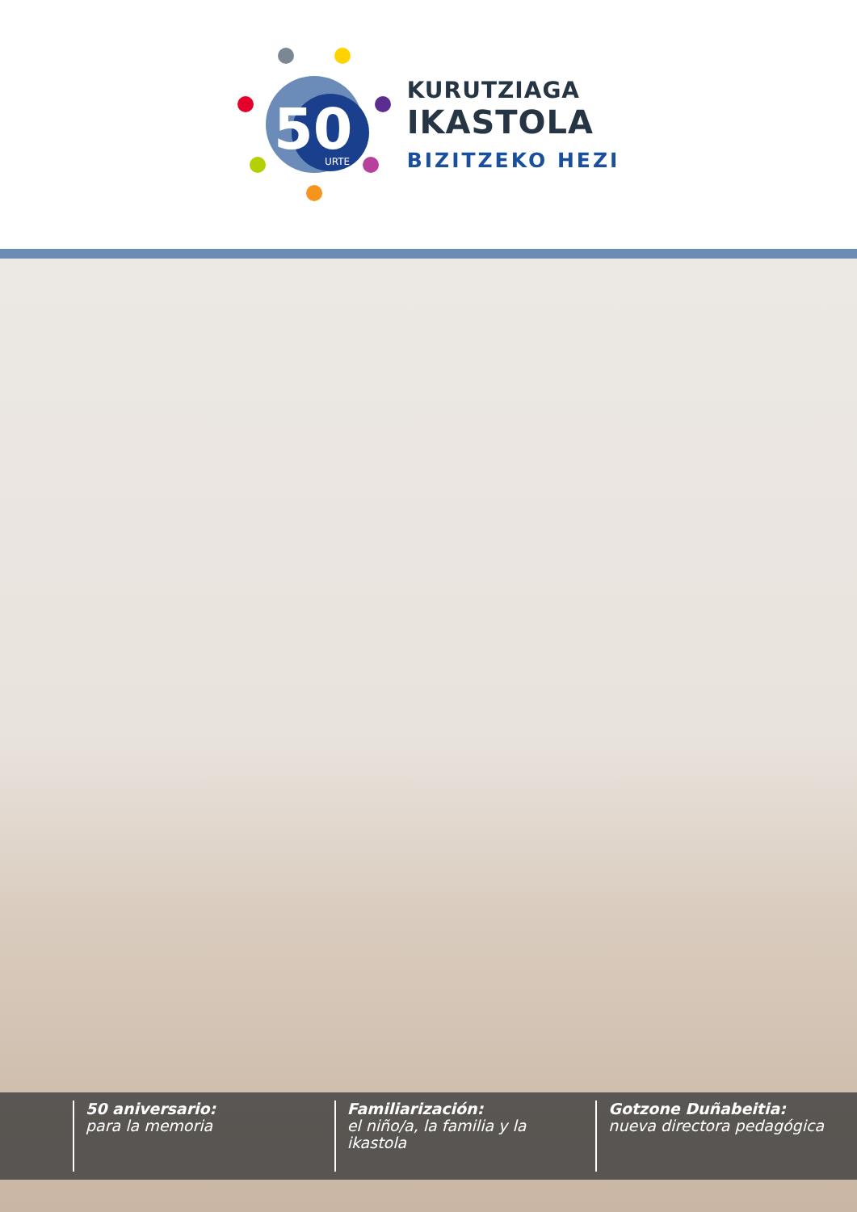50
URTE
KURUTZIAGA
IKASTOLA
BIZITZEKO HEZI
50 aniversario:
para la memoria
Familiarización:
el niño/a, la familia y la ikastola
Gotzone Duñabeitia:
nueva directora pedagógica